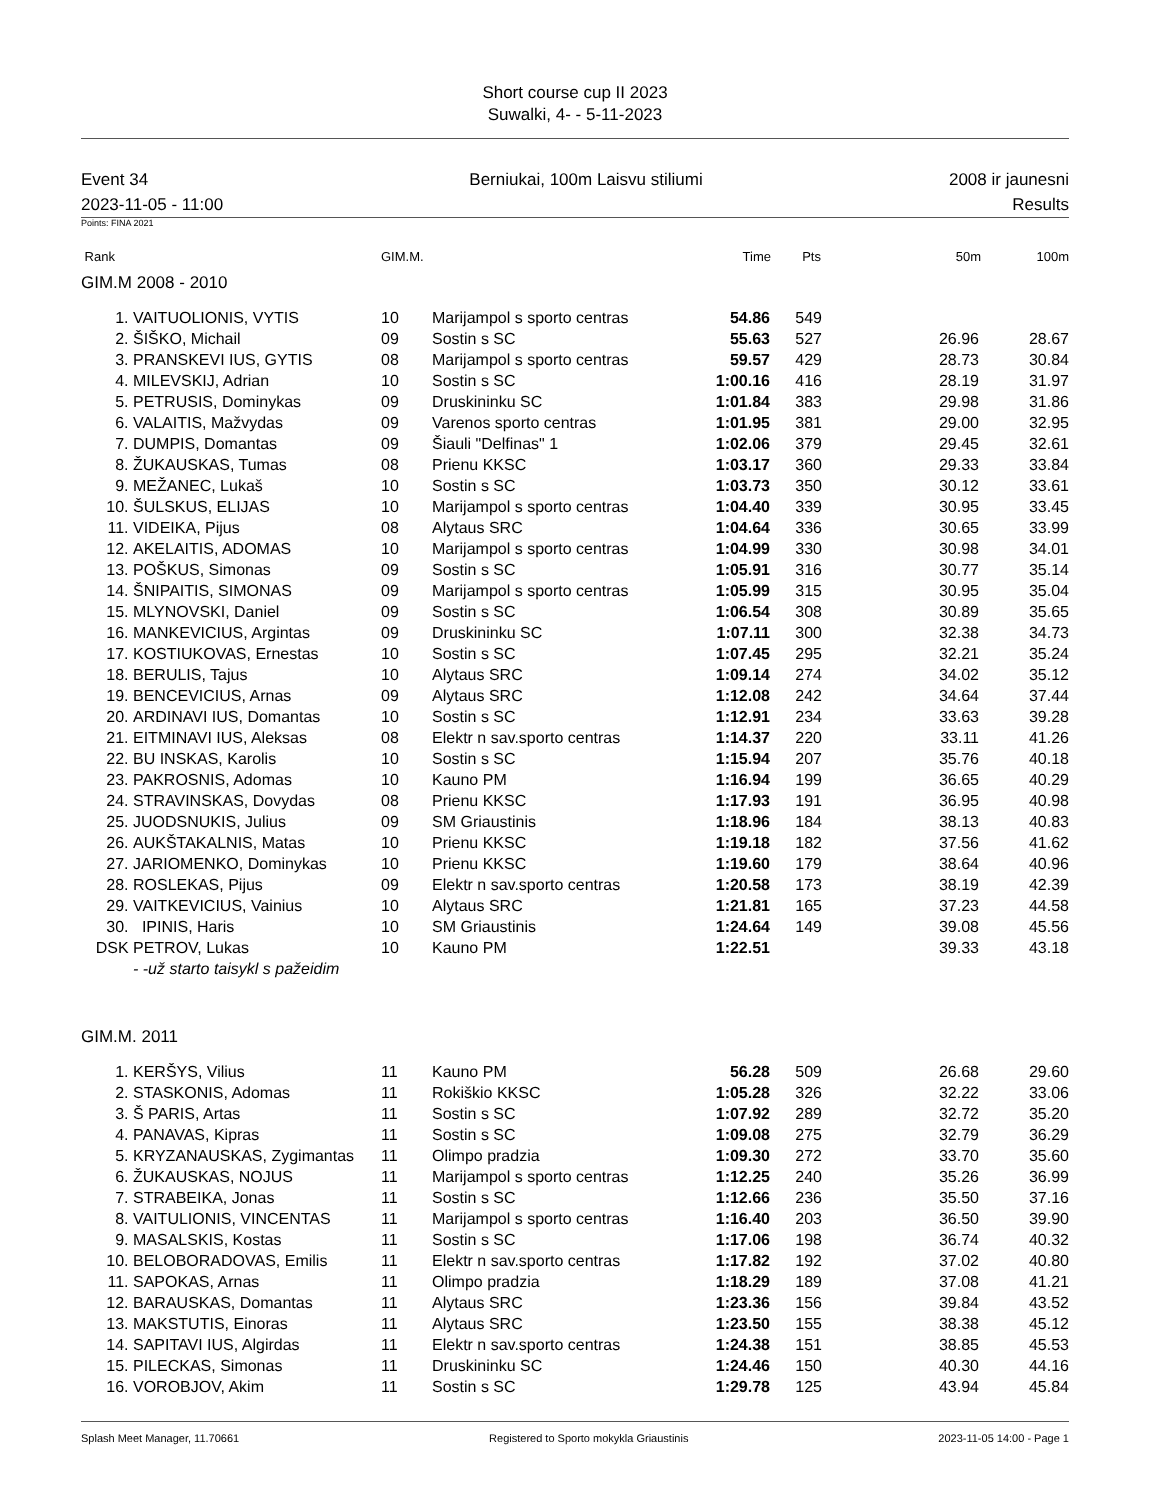Short course cup II 2023
Suwalki, 4- - 5-11-2023
Event 34
2023-11-05 - 11:00
Berniukai, 100m Laisvu stiliumi
2008 ir jaunesni
Results
Points: FINA 2021
| Rank | GIM.M. | Time | Pts | 50m | 100m |
| --- | --- | --- | --- | --- | --- |
GIM.M 2008 - 2010
| 1. | VAITUOLIONIS, VYTIS | 10 | Marijampol s sporto centras | 54.86 | 549 | | |
| 2. | ŠIŠKO, Michail | 09 | Sostin s SC | 55.63 | 527 | 26.96 | 28.67 |
| 3. | PRANSKEVI IUS, GYTIS | 08 | Marijampol s sporto centras | 59.57 | 429 | 28.73 | 30.84 |
| 4. | MILEVSKIJ, Adrian | 10 | Sostin s SC | 1:00.16 | 416 | 28.19 | 31.97 |
| 5. | PETRUSIS, Dominykas | 09 | Druskininku SC | 1:01.84 | 383 | 29.98 | 31.86 |
| 6. | VALAITIS, Mažvydas | 09 | Varenos sporto centras | 1:01.95 | 381 | 29.00 | 32.95 |
| 7. | DUMPIS, Domantas | 09 | Šiauli "Delfinas" 1 | 1:02.06 | 379 | 29.45 | 32.61 |
| 8. | ŽUKAUSKAS, Tumas | 08 | Prienu KKSC | 1:03.17 | 360 | 29.33 | 33.84 |
| 9. | MEŽANEC, Lukaš | 10 | Sostin s SC | 1:03.73 | 350 | 30.12 | 33.61 |
| 10. | ŠULSKUS, ELIJAS | 10 | Marijampol s sporto centras | 1:04.40 | 339 | 30.95 | 33.45 |
| 11. | VIDEIKA, Pijus | 08 | Alytaus SRC | 1:04.64 | 336 | 30.65 | 33.99 |
| 12. | AKELAITIS, ADOMAS | 10 | Marijampol s sporto centras | 1:04.99 | 330 | 30.98 | 34.01 |
| 13. | POŠKUS, Simonas | 09 | Sostin s SC | 1:05.91 | 316 | 30.77 | 35.14 |
| 14. | ŠNIPAITIS, SIMONAS | 09 | Marijampol s sporto centras | 1:05.99 | 315 | 30.95 | 35.04 |
| 15. | MLYNOVSKI, Daniel | 09 | Sostin s SC | 1:06.54 | 308 | 30.89 | 35.65 |
| 16. | MANKEVICIUS, Argintas | 09 | Druskininku SC | 1:07.11 | 300 | 32.38 | 34.73 |
| 17. | KOSTIUKOVAS, Ernestas | 10 | Sostin s SC | 1:07.45 | 295 | 32.21 | 35.24 |
| 18. | BERULIS, Tajus | 10 | Alytaus SRC | 1:09.14 | 274 | 34.02 | 35.12 |
| 19. | BENCEVICIUS, Arnas | 09 | Alytaus SRC | 1:12.08 | 242 | 34.64 | 37.44 |
| 20. | ARDINAVI IUS, Domantas | 10 | Sostin s SC | 1:12.91 | 234 | 33.63 | 39.28 |
| 21. | EITMINAVI IUS, Aleksas | 08 | Elektr n sav.sporto centras | 1:14.37 | 220 | 33.11 | 41.26 |
| 22. | BU INSKAS, Karolis | 10 | Sostin s SC | 1:15.94 | 207 | 35.76 | 40.18 |
| 23. | PAKROSNIS, Adomas | 10 | Kauno PM | 1:16.94 | 199 | 36.65 | 40.29 |
| 24. | STRAVINSKAS, Dovydas | 08 | Prienu KKSC | 1:17.93 | 191 | 36.95 | 40.98 |
| 25. | JUODSNUKIS, Julius | 09 | SM Griaustinis | 1:18.96 | 184 | 38.13 | 40.83 |
| 26. | AUKŠTAKALNIS, Matas | 10 | Prienu KKSC | 1:19.18 | 182 | 37.56 | 41.62 |
| 27. | JARIOMENKO, Dominykas | 10 | Prienu KKSC | 1:19.60 | 179 | 38.64 | 40.96 |
| 28. | ROSLEKAS, Pijus | 09 | Elektr n sav.sporto centras | 1:20.58 | 173 | 38.19 | 42.39 |
| 29. | VAITKEVICIUS, Vainius | 10 | Alytaus SRC | 1:21.81 | 165 | 37.23 | 44.58 |
| 30. | IPINIS, Haris | 10 | SM Griaustinis | 1:24.64 | 149 | 39.08 | 45.56 |
| DSK | PETROV, Lukas | 10 | Kauno PM | 1:22.51 | | 39.33 | 43.18 |
| | - -už starto taisykl s pažeidim | | | | | | |
GIM.M. 2011
| 1. | KERŠYS, Vilius | 11 | Kauno PM | 56.28 | 509 | 26.68 | 29.60 |
| 2. | STASKONIS, Adomas | 11 | Rokiškio KKSC | 1:05.28 | 326 | 32.22 | 33.06 |
| 3. | Š PARIS, Artas | 11 | Sostin s SC | 1:07.92 | 289 | 32.72 | 35.20 |
| 4. | PANAVAS, Kipras | 11 | Sostin s SC | 1:09.08 | 275 | 32.79 | 36.29 |
| 5. | KRYZANAUSKAS, Zygimantas | 11 | Olimpo pradzia | 1:09.30 | 272 | 33.70 | 35.60 |
| 6. | ŽUKAUSKAS, NOJUS | 11 | Marijampol s sporto centras | 1:12.25 | 240 | 35.26 | 36.99 |
| 7. | STRABEIKA, Jonas | 11 | Sostin s SC | 1:12.66 | 236 | 35.50 | 37.16 |
| 8. | VAITULIONIS, VINCENTAS | 11 | Marijampol s sporto centras | 1:16.40 | 203 | 36.50 | 39.90 |
| 9. | MASALSKIS, Kostas | 11 | Sostin s SC | 1:17.06 | 198 | 36.74 | 40.32 |
| 10. | BELOBORADOVAS, Emilis | 11 | Elektr n sav.sporto centras | 1:17.82 | 192 | 37.02 | 40.80 |
| 11. | SAPOKAS, Arnas | 11 | Olimpo pradzia | 1:18.29 | 189 | 37.08 | 41.21 |
| 12. | BARAUSKAS, Domantas | 11 | Alytaus SRC | 1:23.36 | 156 | 39.84 | 43.52 |
| 13. | MAKSTUTIS, Einoras | 11 | Alytaus SRC | 1:23.50 | 155 | 38.38 | 45.12 |
| 14. | SAPITAVI IUS, Algirdas | 11 | Elektr n sav.sporto centras | 1:24.38 | 151 | 38.85 | 45.53 |
| 15. | PILECKAS, Simonas | 11 | Druskininku SC | 1:24.46 | 150 | 40.30 | 44.16 |
| 16. | VOROBJOV, Akim | 11 | Sostin s SC | 1:29.78 | 125 | 43.94 | 45.84 |
Splash Meet Manager, 11.70661 Registered to Sporto mokykla Griaustinis 2023-11-05 14:00 - Page 1